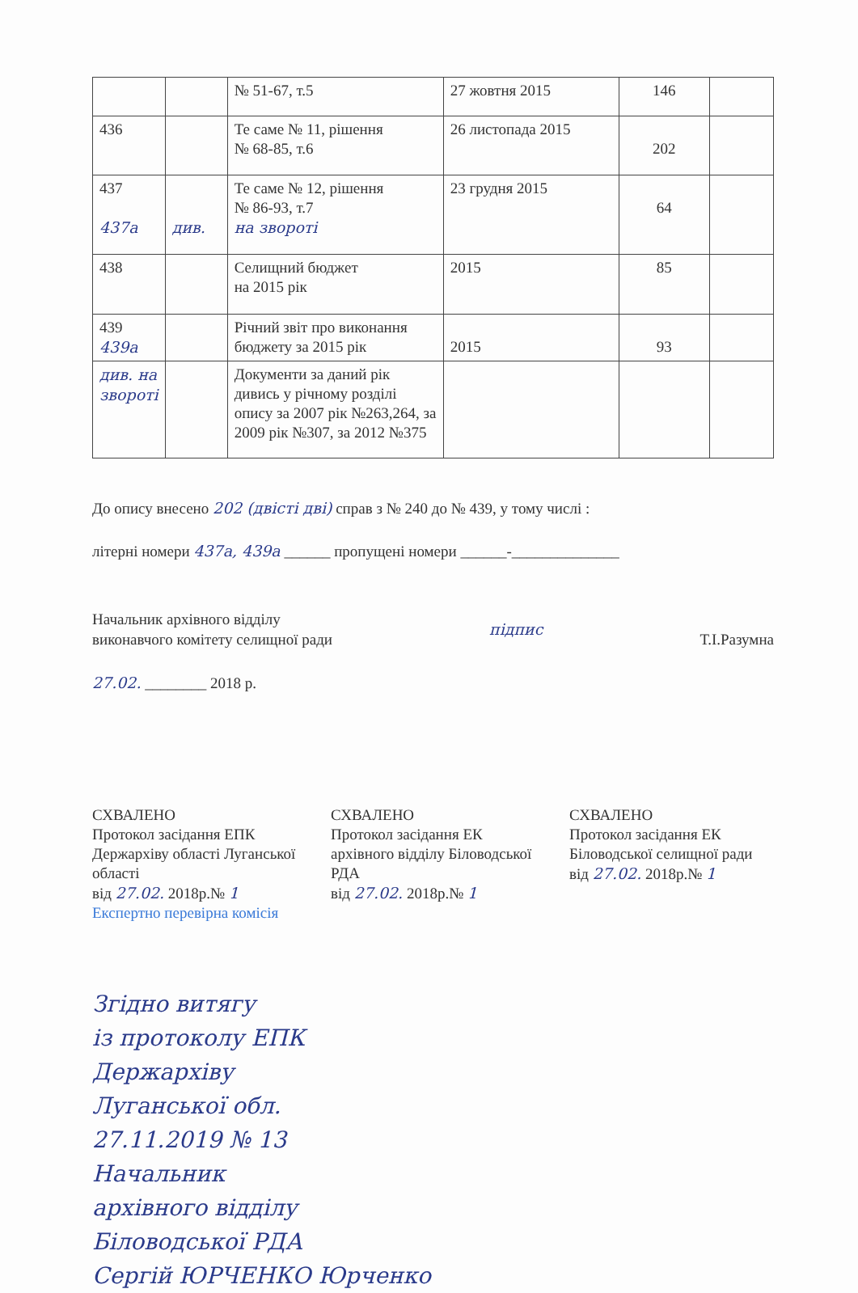| | | № 51-67, т.5 | 27 жовтня 2015 | 146 | |
| 436 | | Те саме № 11, рішення № 68-85, т.6 | 26 листопада 2015 | 202 | |
| 437 437а | див. | Те саме № 12, рішення № 86-93, т.7 на звороті | 23 грудня 2015 | 64 | |
| 438 | | Селищний бюджет на 2015 рік | 2015 | 85 | |
| 439 439а | | Річний звіт про виконання бюджету за 2015 рік | 2015 | 93 | |
| див. на звороті | | Документи за даний рік дивись у річному розділі опису за 2007 рік №263,264, за 2009 рік №307, за 2012 №375 | | | |
До опису внесено 202 (двісті дві) справ з № 240 до № 439, у тому числі :
літерні номери 437а, 439а ______ пропущені номери ______-______________
Начальник архівного відділу
виконавчого комітету селищної ради
підпис Т.І.Разумна
27.02. ________ 2018 р.
СХВАЛЕНО
Протокол засідання ЕПК Держархіву області Луганської області
від 27.02. 2018р.№ 1
Експертно перевірна комісія
СХВАЛЕНО
Протокол засідання ЕК архівного відділу Біловодської РДА
від 27.02. 2018р.№ 1
СХВАЛЕНО
Протокол засідання ЕК Біловодської селищної ради
від 27.02. 2018р.№ 1
Згідно витягу
із протоколу ЕПК
Держархіву
Луганської обл.
27.11.2019 № 13
Начальник
архівного відділу
Біловодської РДА
Сергій ЮРЧЕНКО Юрченко